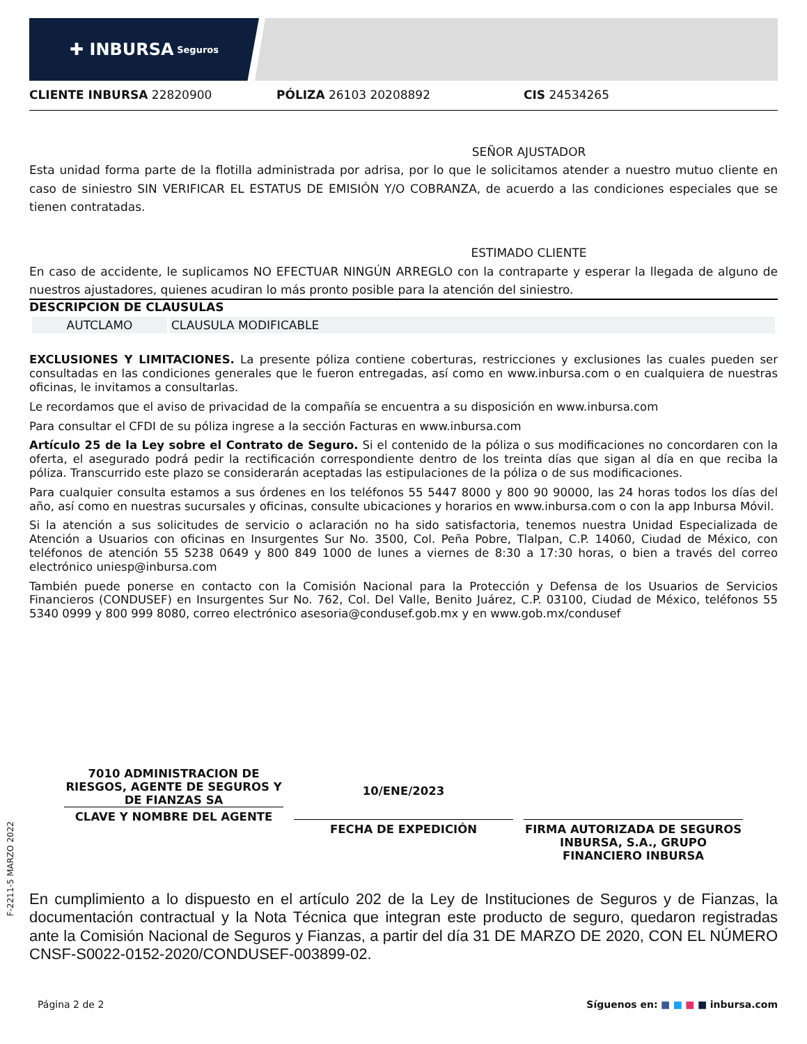F-2211-5 MARZO 2022
✚ INBURSA Seguros
CLIENTE INBURSA 22820900 PÓLIZA 26103 20208892 CIS 24534265
SEÑOR AJUSTADOR
Esta unidad forma parte de la flotilla administrada por adrisa, por lo que le solicitamos atender a nuestro mutuo cliente en caso de siniestro SIN VERIFICAR EL ESTATUS DE EMISIÓN Y/O COBRANZA, de acuerdo a las condiciones especiales que se tienen contratadas.
ESTIMADO CLIENTE
En caso de accidente, le suplicamos NO EFECTUAR NINGÚN ARREGLO con la contraparte y esperar la llegada de alguno de nuestros ajustadores, quienes acudiran lo más pronto posible para la atención del siniestro.
DESCRIPCION DE CLAUSULAS
| AUTCLAMO | CLAUSULA MODIFICABLE |
EXCLUSIONES Y LIMITACIONES. La presente póliza contiene coberturas, restricciones y exclusiones las cuales pueden ser consultadas en las condiciones generales que le fueron entregadas, así como en www.inbursa.com o en cualquiera de nuestras oficinas, le invitamos a consultarlas.
Le recordamos que el aviso de privacidad de la compañía se encuentra a su disposición en www.inbursa.com
Para consultar el CFDI de su póliza ingrese a la sección Facturas en www.inbursa.com
Artículo 25 de la Ley sobre el Contrato de Seguro. Si el contenido de la póliza o sus modificaciones no concordaren con la oferta, el asegurado podrá pedir la rectificación correspondiente dentro de los treinta días que sigan al día en que reciba la póliza. Transcurrido este plazo se considerarán aceptadas las estipulaciones de la póliza o de sus modificaciones.
Para cualquier consulta estamos a sus órdenes en los teléfonos 55 5447 8000 y 800 90 90000, las 24 horas todos los días del año, así como en nuestras sucursales y oficinas, consulte ubicaciones y horarios en www.inbursa.com o con la app Inbursa Móvil.
Si la atención a sus solicitudes de servicio o aclaración no ha sido satisfactoria, tenemos nuestra Unidad Especializada de Atención a Usuarios con oficinas en Insurgentes Sur No. 3500, Col. Peña Pobre, Tlalpan, C.P. 14060, Ciudad de México, con teléfonos de atención 55 5238 0649 y 800 849 1000 de lunes a viernes de 8:30 a 17:30 horas, o bien a través del correo electrónico uniesp@inbursa.com
También puede ponerse en contacto con la Comisión Nacional para la Protección y Defensa de los Usuarios de Servicios Financieros (CONDUSEF) en Insurgentes Sur No. 762, Col. Del Valle, Benito Juárez, C.P. 03100, Ciudad de México, teléfonos 55 5340 0999 y 800 999 8080, correo electrónico asesoria@condusef.gob.mx y en www.gob.mx/condusef
7010 ADMINISTRACION DE RIESGOS, AGENTE DE SEGUROS Y DE FIANZAS SA
CLAVE Y NOMBRE DEL AGENTE
10/ENE/2023
FECHA DE EXPEDICIÓN
FIRMA AUTORIZADA DE SEGUROS INBURSA, S.A., GRUPO FINANCIERO INBURSA
En cumplimiento a lo dispuesto en el artículo 202 de la Ley de Instituciones de Seguros y de Fianzas, la documentación contractual y la Nota Técnica que integran este producto de seguro, quedaron registradas ante la Comisión Nacional de Seguros y Fianzas, a partir del día 31 DE MARZO DE 2020, CON EL NÚMERO CNSF-S0022-0152-2020/CONDUSEF-003899-02.
Página 2 de 2 Síguenos en: ■ ■ ■ ■ inbursa.com